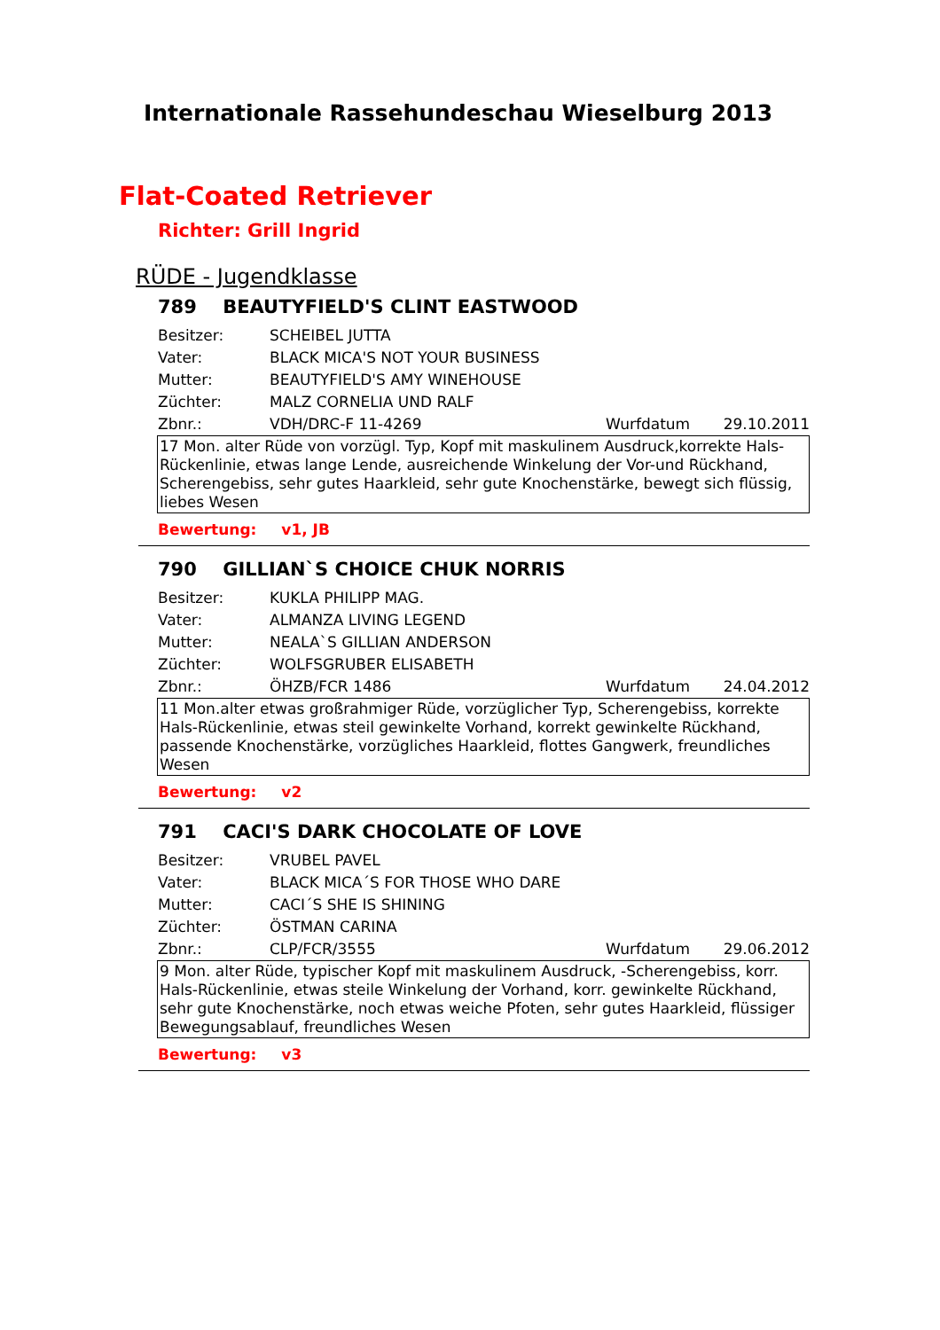Internationale Rassehundeschau Wieselburg 2013
Flat-Coated Retriever
Richter: Grill Ingrid
RÜDE - Jugendklasse
789 BEAUTYFIELD'S CLINT EASTWOOD
Besitzer: SCHEIBEL JUTTA
Vater: BLACK MICA'S NOT YOUR BUSINESS
Mutter: BEAUTYFIELD'S AMY WINEHOUSE
Züchter: MALZ CORNELIA UND RALF
Zbnr.: VDH/DRC-F 11-4269 Wurfdatum 29.10.2011
17 Mon. alter Rüde von vorzügl. Typ, Kopf mit maskulinem Ausdruck,korrekte Hals-Rückenlinie, etwas lange Lende, ausreichende Winkelung der Vor-und Rückhand, Scherengebiss, sehr gutes Haarkleid, sehr gute Knochenstärke, bewegt sich flüssig, liebes Wesen
Bewertung: v1, JB
790 GILLIAN`S CHOICE CHUK NORRIS
Besitzer: KUKLA PHILIPP MAG.
Vater: ALMANZA LIVING LEGEND
Mutter: NEALA`S GILLIAN ANDERSON
Züchter: WOLFSGRUBER ELISABETH
Zbnr.: ÖHZB/FCR 1486 Wurfdatum 24.04.2012
11 Mon.alter etwas großrahmiger Rüde, vorzüglicher Typ, Scherengebiss, korrekte Hals-Rückenlinie, etwas steil gewinkelte Vorhand, korrekt gewinkelte Rückhand, passende Knochenstärke, vorzügliches Haarkleid, flottes Gangwerk, freundliches Wesen
Bewertung: v2
791 CACI'S DARK CHOCOLATE OF LOVE
Besitzer: VRUBEL PAVEL
Vater: BLACK MICA´S FOR THOSE WHO DARE
Mutter: CACI´S SHE IS SHINING
Züchter: ÖSTMAN CARINA
Zbnr.: CLP/FCR/3555 Wurfdatum 29.06.2012
9 Mon. alter Rüde, typischer Kopf mit maskulinem Ausdruck, -Scherengebiss, korr. Hals-Rückenlinie, etwas steile Winkelung der Vorhand, korr. gewinkelte Rückhand, sehr gute Knochenstärke, noch etwas weiche Pfoten, sehr gutes Haarkleid, flüssiger Bewegungsablauf, freundliches Wesen
Bewertung: v3